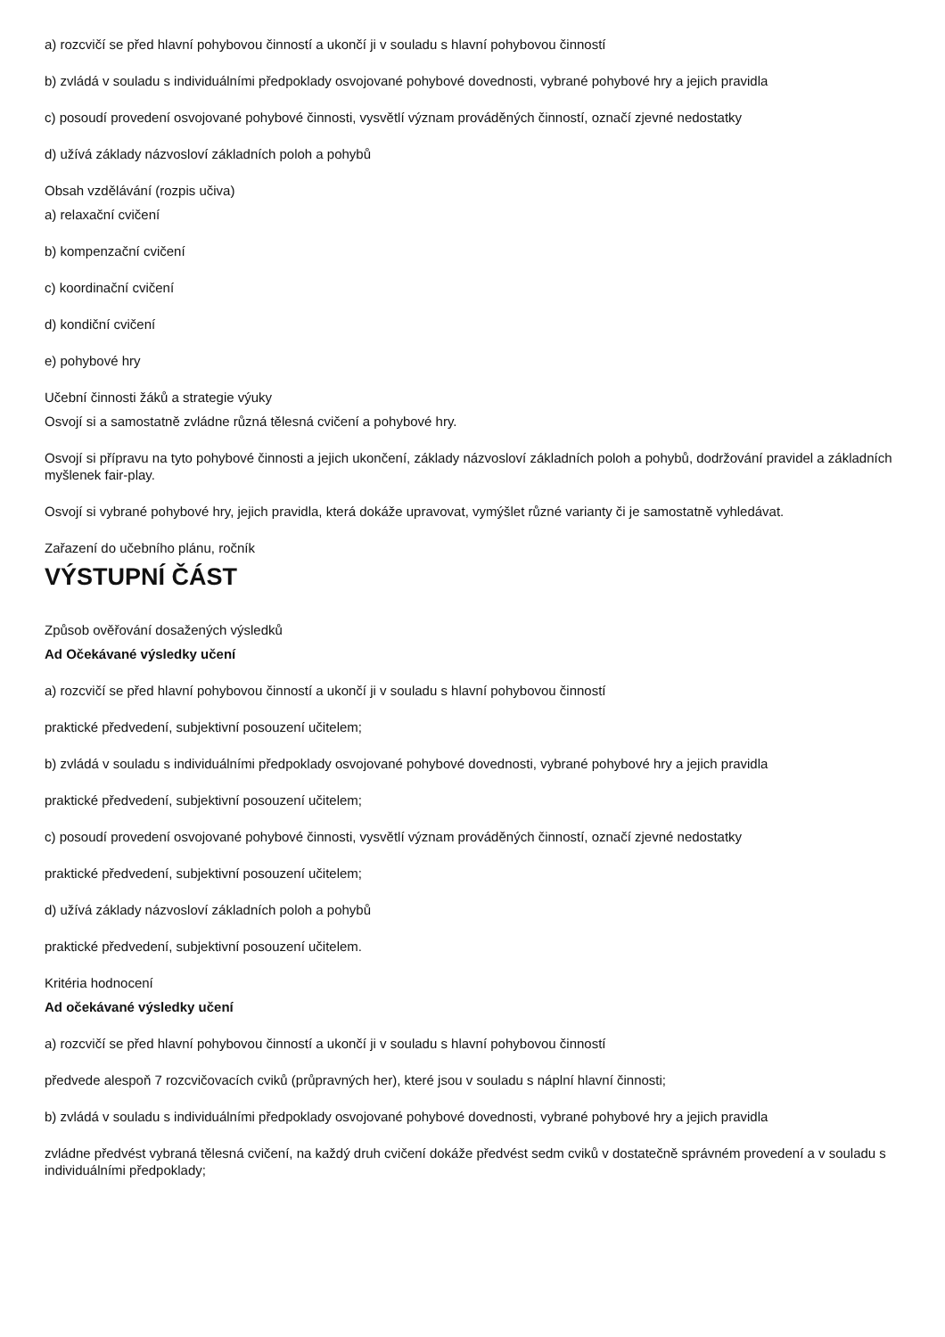a) rozcvičí se před hlavní pohybovou činností a ukončí ji v souladu s hlavní pohybovou činností
b) zvládá v souladu s individuálními předpoklady osvojované pohybové dovednosti, vybrané pohybové hry a jejich pravidla
c) posoudí provedení osvojované pohybové činnosti, vysvětlí význam prováděných činností, označí zjevné nedostatky
d) užívá základy názvosloví základních poloh a pohybů
Obsah vzdělávání (rozpis učiva)
a) relaxační cvičení
b) kompenzační cvičení
c) koordinační cvičení
d) kondiční cvičení
e) pohybové hry
Učební činnosti žáků a strategie výuky
Osvojí si a samostatně zvládne různá tělesná cvičení a pohybové hry.
Osvojí si přípravu na tyto pohybové činnosti a jejich ukončení, základy názvosloví základních poloh a pohybů, dodržování pravidel a základních myšlenek fair-play.
Osvojí si vybrané pohybové hry, jejich pravidla, která dokáže upravovat, vymýšlet různé varianty či je samostatně vyhledávat.
Zařazení do učebního plánu, ročník
VÝSTUPNÍ ČÁST
Způsob ověřování dosažených výsledků
Ad Očekávané výsledky učení
a) rozcvičí se před hlavní pohybovou činností a ukončí ji v souladu s hlavní pohybovou činností
praktické předvedení, subjektivní posouzení učitelem;
b) zvládá v souladu s individuálními předpoklady osvojované pohybové dovednosti, vybrané pohybové hry a jejich pravidla
praktické předvedení, subjektivní posouzení učitelem;
c) posoudí provedení osvojované pohybové činnosti, vysvětlí význam prováděných činností, označí zjevné nedostatky
praktické předvedení, subjektivní posouzení učitelem;
d) užívá základy názvosloví základních poloh a pohybů
praktické předvedení, subjektivní posouzení učitelem.
Kritéria hodnocení
Ad očekávané výsledky učení
a) rozcvičí se před hlavní pohybovou činností a ukončí ji v souladu s hlavní pohybovou činností
předvede alespoň 7 rozcvičovacích cviků (průpravných her), které jsou v souladu s náplní hlavní činnosti;
b) zvládá v souladu s individuálními předpoklady osvojované pohybové dovednosti, vybrané pohybové hry a jejich pravidla
zvládne předvést vybraná tělesná cvičení, na každý druh cvičení dokáže předvést sedm cviků v dostatečně správném provedení a v souladu s individuálními předpoklady;